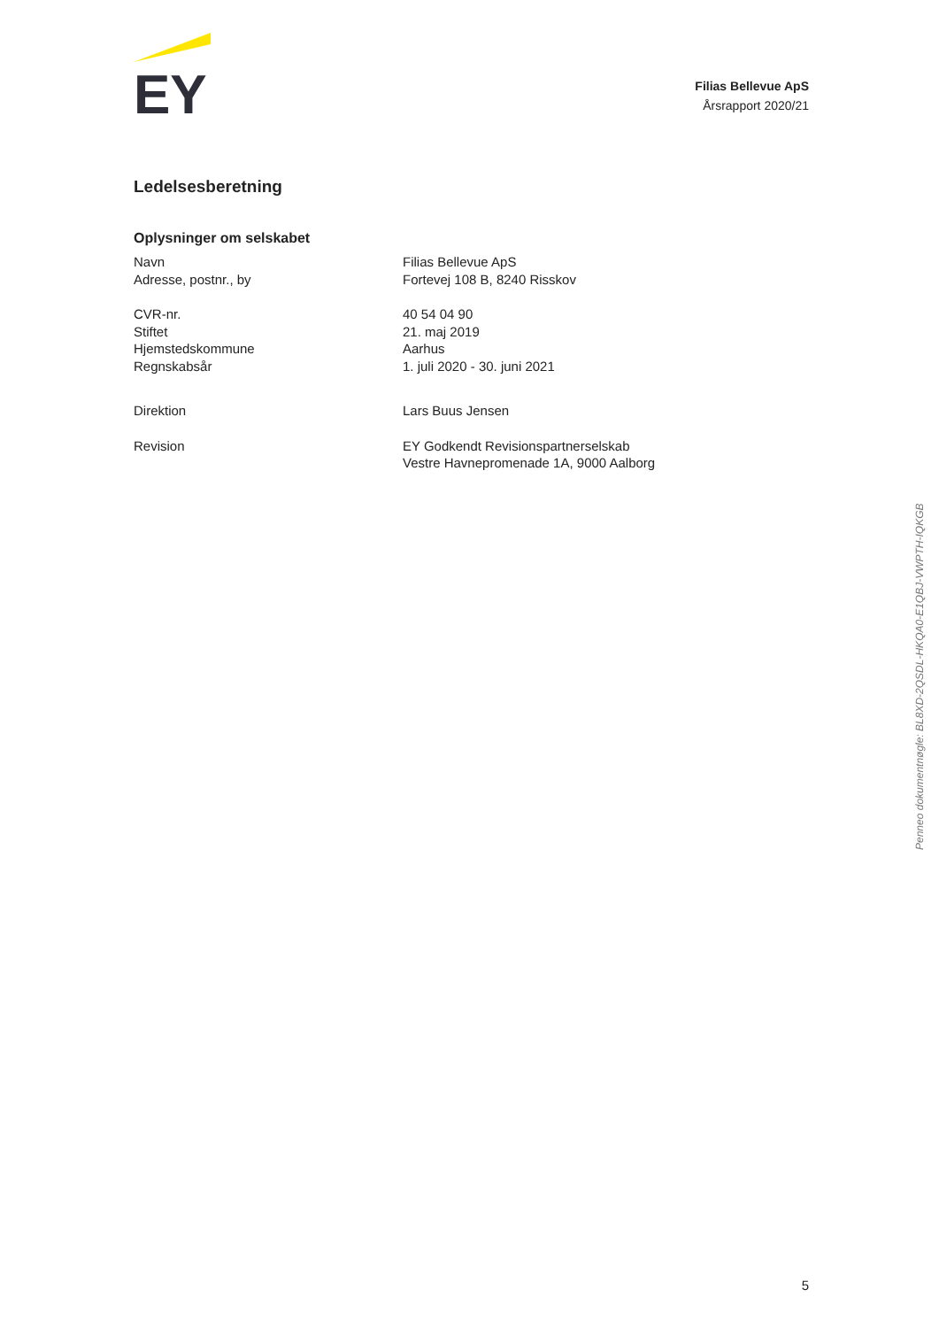EY
Filias Bellevue ApS
Årsrapport 2020/21
Ledelsesberetning
Oplysninger om selskabet
| Navn | Filias Bellevue ApS |
| Adresse, postnr., by | Fortevej 108 B, 8240 Risskov |
| CVR-nr. | 40 54 04 90 |
| Stiftet | 21. maj 2019 |
| Hjemstedskommune | Aarhus |
| Regnskabsår | 1. juli 2020 - 30. juni 2021 |
| Direktion | Lars Buus Jensen |
| Revision | EY Godkendt Revisionspartnerselskab Vestre Havnepromenade 1A, 9000 Aalborg |
Penneo dokumentnøgle: BL8XD-2QSDL-HKQA0-E1QBJ-VWPTH-IQKGB
5